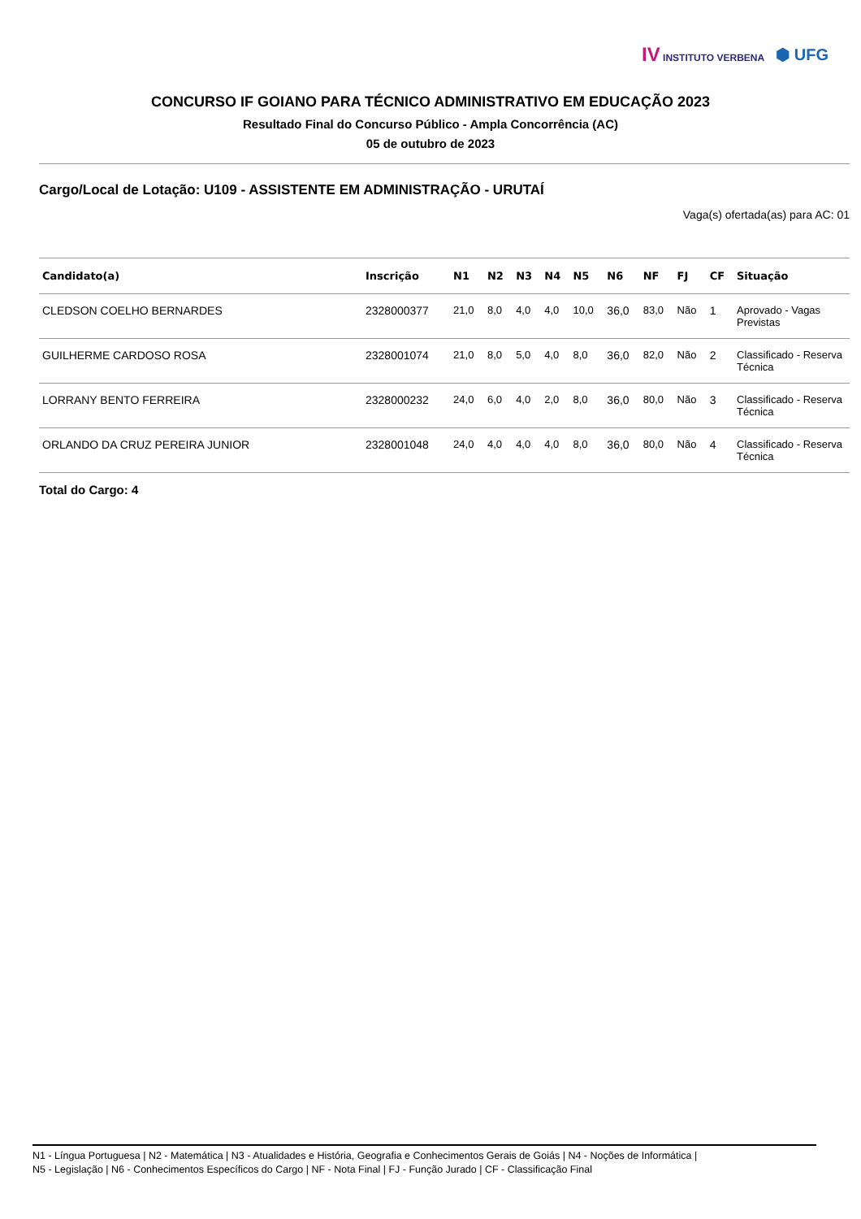IV INSTITUTO VERBENA
⬢ UFG
CONCURSO IF GOIANO PARA TÉCNICO ADMINISTRATIVO EM EDUCAÇÃO 2023
Resultado Final do Concurso Público - Ampla Concorrência (AC)
05 de outubro de 2023
Cargo/Local de Lotação: U109 - ASSISTENTE EM ADMINISTRAÇÃO - URUTAÍ
Vaga(s) ofertada(as) para AC: 01
| Candidato(a) | Inscrição | N1 | N2 | N3 | N4 | N5 | N6 | NF | FJ | CF | Situação |
| --- | --- | --- | --- | --- | --- | --- | --- | --- | --- | --- | --- |
| CLEDSON COELHO BERNARDES | 2328000377 | 21,0 | 8,0 | 4,0 | 4,0 | 10,0 | 36,0 | 83,0 | Não | 1 | Aprovado - Vagas Previstas |
| GUILHERME CARDOSO ROSA | 2328001074 | 21,0 | 8,0 | 5,0 | 4,0 | 8,0 | 36,0 | 82,0 | Não | 2 | Classificado - Reserva Técnica |
| LORRANY BENTO FERREIRA | 2328000232 | 24,0 | 6,0 | 4,0 | 2,0 | 8,0 | 36,0 | 80,0 | Não | 3 | Classificado - Reserva Técnica |
| ORLANDO DA CRUZ PEREIRA JUNIOR | 2328001048 | 24,0 | 4,0 | 4,0 | 4,0 | 8,0 | 36,0 | 80,0 | Não | 4 | Classificado - Reserva Técnica |
Total do Cargo: 4
N1 - Língua Portuguesa | N2 - Matemática | N3 - Atualidades e História, Geografia e Conhecimentos Gerais de Goiás | N4 - Noções de Informática |
N5 - Legislação | N6 - Conhecimentos Específicos do Cargo | NF - Nota Final | FJ - Função Jurado | CF - Classificação Final